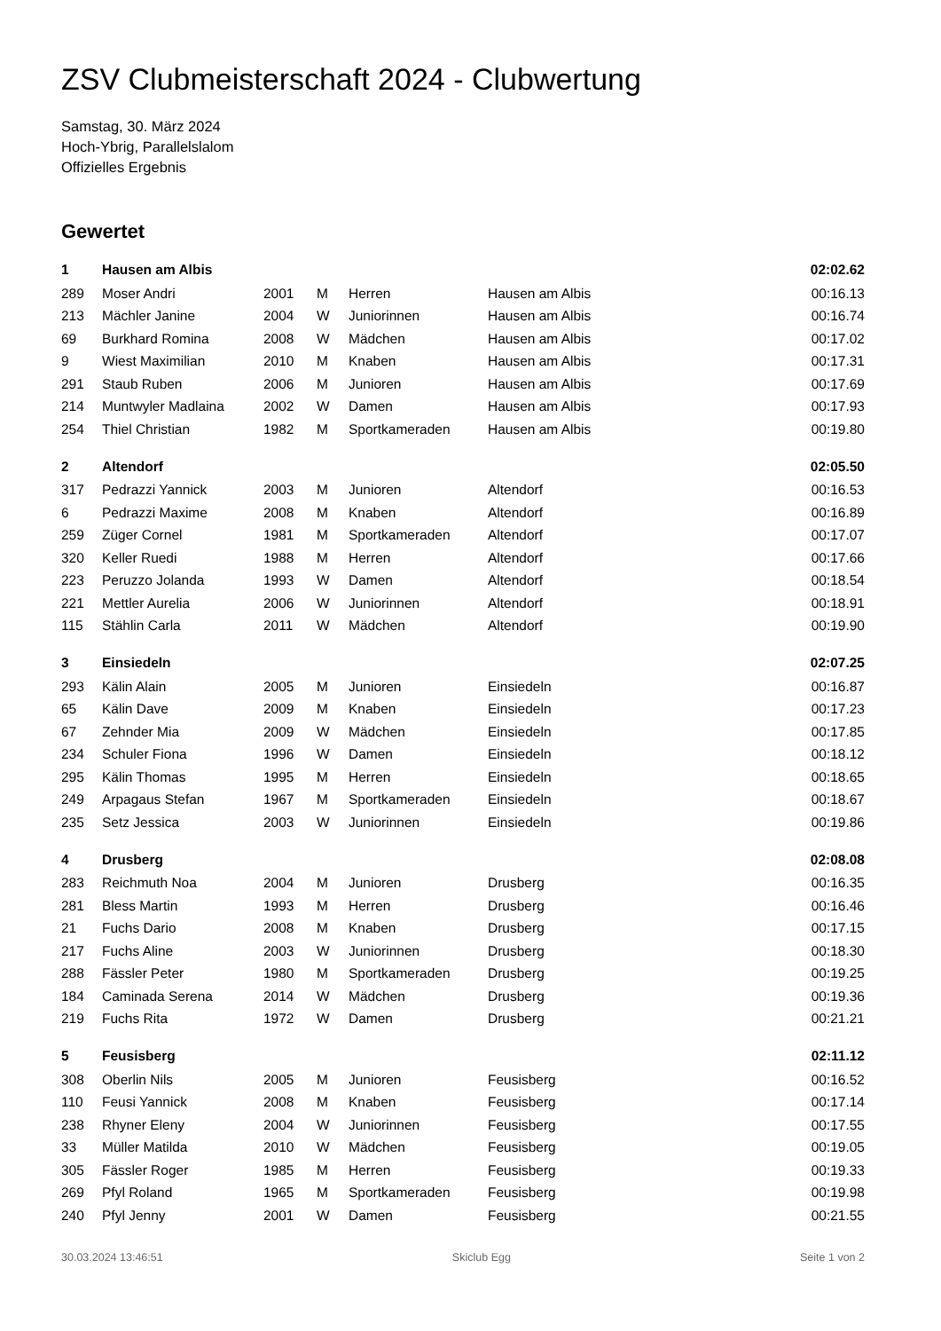ZSV Clubmeisterschaft 2024 - Clubwertung
Samstag, 30. März 2024
Hoch-Ybrig, Parallelslalom
Offizielles Ergebnis
Gewertet
| 1 | Hausen am Albis | | | | | 02:02.62 |
| 289 | Moser Andri | 2001 | M | Herren | Hausen am Albis | 00:16.13 |
| 213 | Mächler Janine | 2004 | W | Juniorinnen | Hausen am Albis | 00:16.74 |
| 69 | Burkhard Romina | 2008 | W | Mädchen | Hausen am Albis | 00:17.02 |
| 9 | Wiest Maximilian | 2010 | M | Knaben | Hausen am Albis | 00:17.31 |
| 291 | Staub Ruben | 2006 | M | Junioren | Hausen am Albis | 00:17.69 |
| 214 | Muntwyler Madlaina | 2002 | W | Damen | Hausen am Albis | 00:17.93 |
| 254 | Thiel Christian | 1982 | M | Sportkameraden | Hausen am Albis | 00:19.80 |
| 2 | Altendorf | | | | | 02:05.50 |
| 317 | Pedrazzi Yannick | 2003 | M | Junioren | Altendorf | 00:16.53 |
| 6 | Pedrazzi Maxime | 2008 | M | Knaben | Altendorf | 00:16.89 |
| 259 | Züger Cornel | 1981 | M | Sportkameraden | Altendorf | 00:17.07 |
| 320 | Keller Ruedi | 1988 | M | Herren | Altendorf | 00:17.66 |
| 223 | Peruzzo Jolanda | 1993 | W | Damen | Altendorf | 00:18.54 |
| 221 | Mettler Aurelia | 2006 | W | Juniorinnen | Altendorf | 00:18.91 |
| 115 | Stählin Carla | 2011 | W | Mädchen | Altendorf | 00:19.90 |
| 3 | Einsiedeln | | | | | 02:07.25 |
| 293 | Kälin Alain | 2005 | M | Junioren | Einsiedeln | 00:16.87 |
| 65 | Kälin Dave | 2009 | M | Knaben | Einsiedeln | 00:17.23 |
| 67 | Zehnder Mia | 2009 | W | Mädchen | Einsiedeln | 00:17.85 |
| 234 | Schuler Fiona | 1996 | W | Damen | Einsiedeln | 00:18.12 |
| 295 | Kälin Thomas | 1995 | M | Herren | Einsiedeln | 00:18.65 |
| 249 | Arpagaus Stefan | 1967 | M | Sportkameraden | Einsiedeln | 00:18.67 |
| 235 | Setz Jessica | 2003 | W | Juniorinnen | Einsiedeln | 00:19.86 |
| 4 | Drusberg | | | | | 02:08.08 |
| 283 | Reichmuth Noa | 2004 | M | Junioren | Drusberg | 00:16.35 |
| 281 | Bless Martin | 1993 | M | Herren | Drusberg | 00:16.46 |
| 21 | Fuchs Dario | 2008 | M | Knaben | Drusberg | 00:17.15 |
| 217 | Fuchs Aline | 2003 | W | Juniorinnen | Drusberg | 00:18.30 |
| 288 | Fässler Peter | 1980 | M | Sportkameraden | Drusberg | 00:19.25 |
| 184 | Caminada Serena | 2014 | W | Mädchen | Drusberg | 00:19.36 |
| 219 | Fuchs Rita | 1972 | W | Damen | Drusberg | 00:21.21 |
| 5 | Feusisberg | | | | | 02:11.12 |
| 308 | Oberlin Nils | 2005 | M | Junioren | Feusisberg | 00:16.52 |
| 110 | Feusi Yannick | 2008 | M | Knaben | Feusisberg | 00:17.14 |
| 238 | Rhyner Eleny | 2004 | W | Juniorinnen | Feusisberg | 00:17.55 |
| 33 | Müller Matilda | 2010 | W | Mädchen | Feusisberg | 00:19.05 |
| 305 | Fässler Roger | 1985 | M | Herren | Feusisberg | 00:19.33 |
| 269 | Pfyl Roland | 1965 | M | Sportkameraden | Feusisberg | 00:19.98 |
| 240 | Pfyl Jenny | 2001 | W | Damen | Feusisberg | 00:21.55 |
30.03.2024 13:46:51 Skiclub Egg Seite 1 von 2